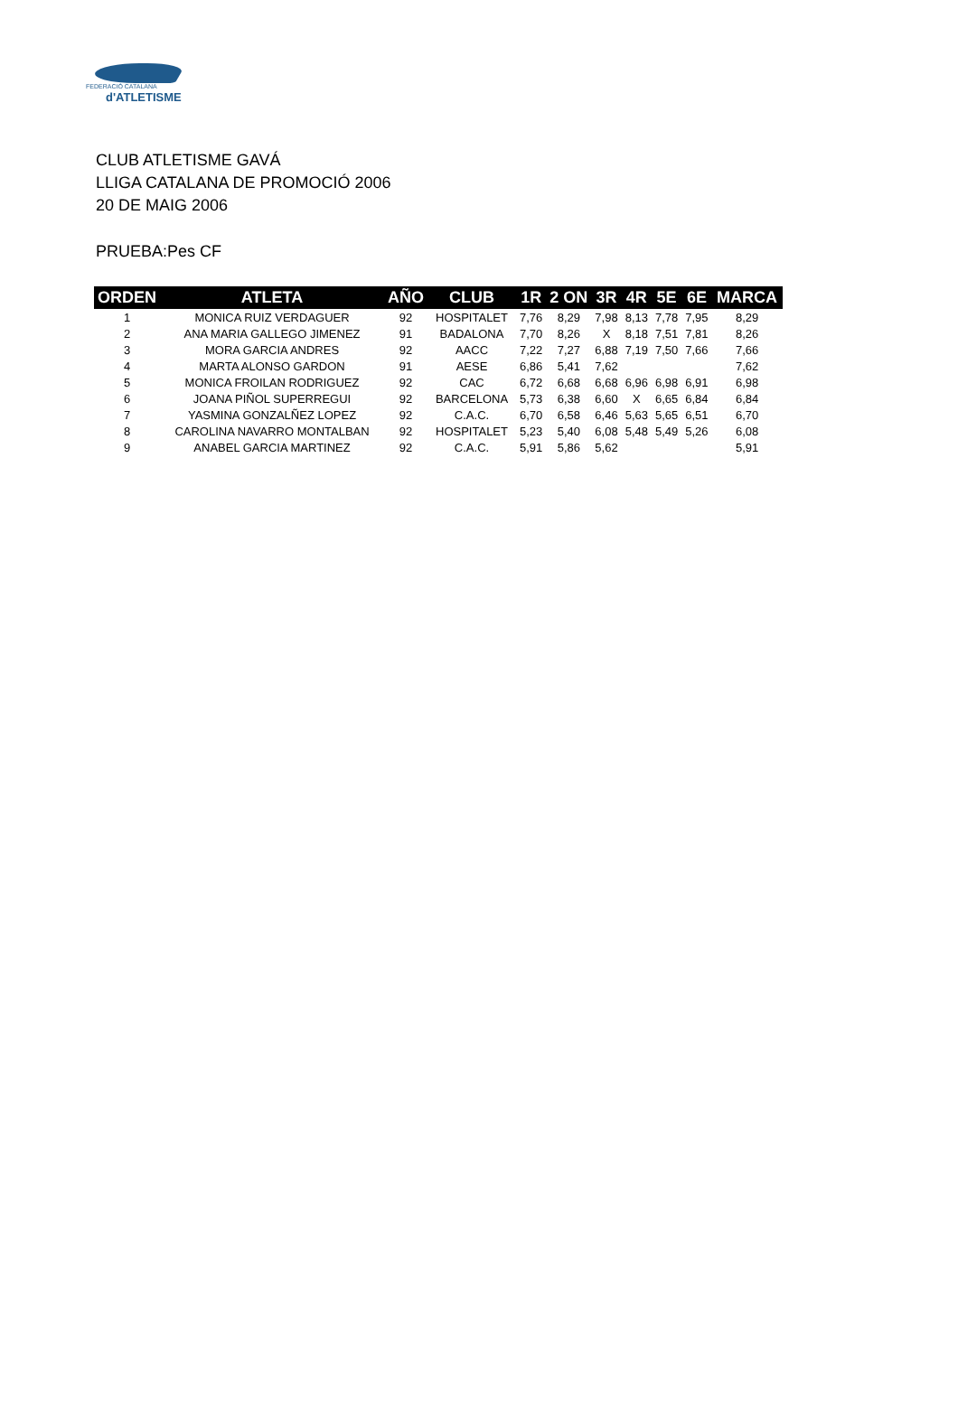FEDERACIÓ CATALANA
d'ATLETISME
CLUB ATLETISME GAVÁ
LLIGA CATALANA DE PROMOCIÓ 2006
20 DE MAIG 2006
PRUEBA:Pes CF
| ORDEN | ATLETA | AÑO | CLUB | 1R | 2 ON | 3R | 4R | 5E | 6E | MARCA |
| --- | --- | --- | --- | --- | --- | --- | --- | --- | --- | --- |
| 1 | MONICA RUIZ VERDAGUER | 92 | HOSPITALET | 7,76 | 8,29 | 7,98 | 8,13 | 7,78 | 7,95 | 8,29 |
| 2 | ANA MARIA GALLEGO JIMENEZ | 91 | BADALONA | 7,70 | 8,26 | X | 8,18 | 7,51 | 7,81 | 8,26 |
| 3 | MORA GARCIA ANDRES | 92 | AACC | 7,22 | 7,27 | 6,88 | 7,19 | 7,50 | 7,66 | 7,66 |
| 4 | MARTA ALONSO GARDON | 91 | AESE | 6,86 | 5,41 | 7,62 | | | | 7,62 |
| 5 | MONICA FROILAN RODRIGUEZ | 92 | CAC | 6,72 | 6,68 | 6,68 | 6,96 | 6,98 | 6,91 | 6,98 |
| 6 | JOANA PIÑOL SUPERREGUI | 92 | BARCELONA | 5,73 | 6,38 | 6,60 | X | 6,65 | 6,84 | 6,84 |
| 7 | YASMINA GONZALÑEZ LOPEZ | 92 | C.A.C. | 6,70 | 6,58 | 6,46 | 5,63 | 5,65 | 6,51 | 6,70 |
| 8 | CAROLINA NAVARRO MONTALBAN | 92 | HOSPITALET | 5,23 | 5,40 | 6,08 | 5,48 | 5,49 | 5,26 | 6,08 |
| 9 | ANABEL GARCIA MARTINEZ | 92 | C.A.C. | 5,91 | 5,86 | 5,62 | | | | 5,91 |